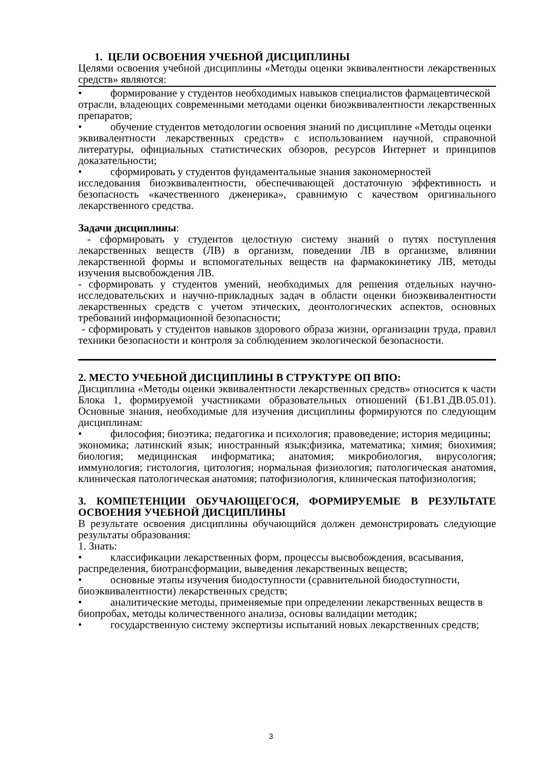1. ЦЕЛИ ОСВОЕНИЯ УЧЕБНОЙ ДИСЦИПЛИНЫ
Целями освоения учебной дисциплины «Методы оценки эквивалентности лекарственных средств» являются:
• формирование у студентов необходимых навыков специалистов фармацевтической
отрасли, владеющих современными методами оценки биоэквивалентности лекарственных препаратов;
• обучение студентов методологии освоения знаний по дисциплине «Методы оценки
эквивалентности лекарственных средств» с использованием научной, справочной литературы, официальных статистических обзоров, ресурсов Интернет и принципов доказательности;
• сформировать у студентов фундаментальные знания закономерностей
исследования биоэквивалентности, обеспечивающей достаточную эффективность и безопасность «качественного дженерика», сравнимую с качеством оригинального лекарственного средства.
Задачи дисциплины:
- сформировать у студентов целостную систему знаний о путях поступления лекарственных веществ (ЛВ) в организм, поведении ЛВ в организме, влиянии лекарственной формы и вспомогательных веществ на фармакокинетику ЛВ, методы изучения высвобождения ЛВ.
- сформировать у студентов умений, необходимых для решения отдельных научно-исследовательских и научно-прикладных задач в области оценки биоэквивалентности лекарственных средств с учетом этических, деонтологических аспектов, основных требований информационной безопасности;
- сформировать у студентов навыков здорового образа жизни, организации труда, правил техники безопасности и контроля за соблюдением экологической безопасности.
2. МЕСТО УЧЕБНОЙ ДИСЦИПЛИНЫ В СТРУКТУРЕ ОП ВПО:
Дисциплина «Методы оценки эквивалентности лекарственных средств» относится к части Блока 1, формируемой участниками образовательных отношений (Б1.В1.ДВ.05.01). Основные знания, необходимые для изучения дисциплины формируются по следующим дисциплинам:
• философия; биоэтика; педагогика и психология; правоведение; история медицины;
экономика; латинский язык; иностранный язык;физика, математика; химия; биохимия; биология; медицинская информатика; анатомия; микробиология, вирусология; иммунология; гистология, цитология; нормальная физиология; патологическая анатомия, клиническая патологическая анатомия; патофизиология, клиническая патофизиология;
3. КОМПЕТЕНЦИИ ОБУЧАЮЩЕГОСЯ, ФОРМИРУЕМЫЕ В РЕЗУЛЬТАТЕ ОСВОЕНИЯ УЧЕБНОЙ ДИСЦИПЛИНЫ
В результате освоения дисциплины обучающийся должен демонстрировать следующие результаты образования:
1. Знать:
• классификации лекарственных форм, процессы высвобождения, всасывания,
распределения, биотрансформации, выведения лекарственных веществ;
• основные этапы изучения биодоступности (сравнительной биодоступности,
биоэквивалентности) лекарственных средств;
• аналитические методы, применяемые при определении лекарственных веществ в
биопробах, методы количественного анализа, основы валидации методик;
• государственную систему экспертизы испытаний новых лекарственных средств;
3